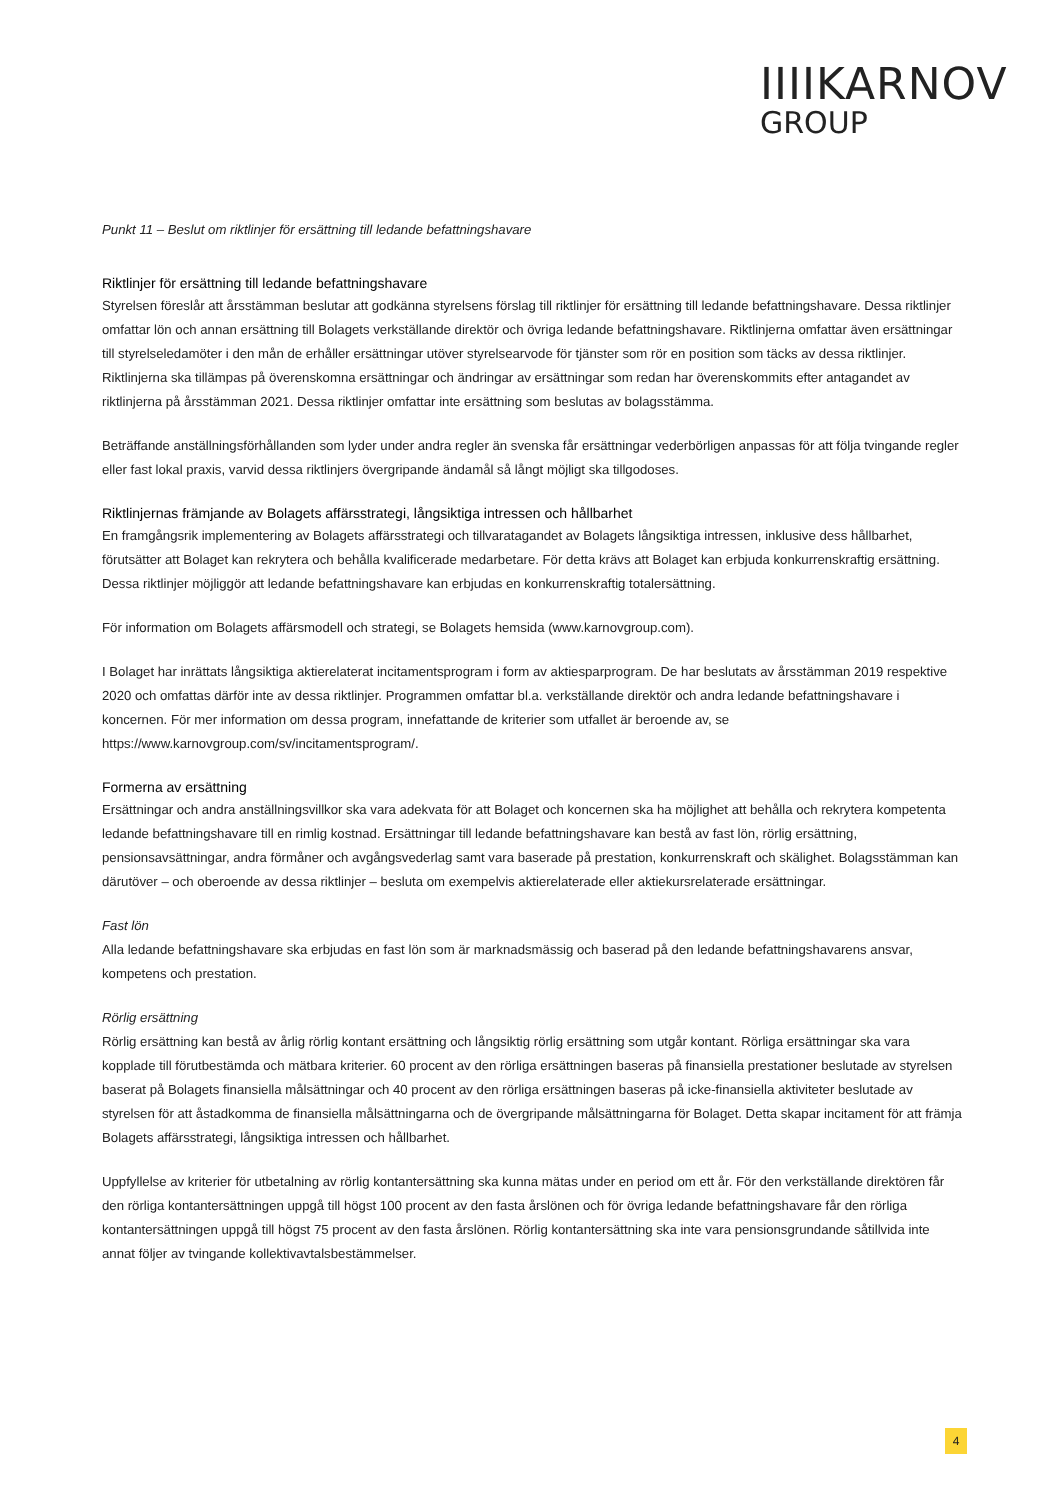IIIIKARNOV
GROUP
Punkt 11 – Beslut om riktlinjer för ersättning till ledande befattningshavare
Riktlinjer för ersättning till ledande befattningshavare
Styrelsen föreslår att årsstämman beslutar att godkänna styrelsens förslag till riktlinjer för ersättning till ledande befattningshavare. Dessa riktlinjer omfattar lön och annan ersättning till Bolagets verkställande direktör och övriga ledande befattningshavare. Riktlinjerna omfattar även ersättningar till styrelseledamöter i den mån de erhåller ersättningar utöver styrelsearvode för tjänster som rör en position som täcks av dessa riktlinjer. Riktlinjerna ska tillämpas på överenskomna ersättningar och ändringar av ersättningar som redan har överenskommits efter antagandet av riktlinjerna på årsstämman 2021. Dessa riktlinjer omfattar inte ersättning som beslutas av bolagsstämma.
Beträffande anställningsförhållanden som lyder under andra regler än svenska får ersättningar vederbörligen anpassas för att följa tvingande regler eller fast lokal praxis, varvid dessa riktlinjers övergripande ändamål så långt möjligt ska tillgodoses.
Riktlinjernas främjande av Bolagets affärsstrategi, långsiktiga intressen och hållbarhet
En framgångsrik implementering av Bolagets affärsstrategi och tillvaratagandet av Bolagets långsiktiga intressen, inklusive dess hållbarhet, förutsätter att Bolaget kan rekrytera och behålla kvalificerade medarbetare. För detta krävs att Bolaget kan erbjuda konkurrenskraftig ersättning. Dessa riktlinjer möjliggör att ledande befattningshavare kan erbjudas en konkurrenskraftig totalersättning.
För information om Bolagets affärsmodell och strategi, se Bolagets hemsida (www.karnovgroup.com).
I Bolaget har inrättats långsiktiga aktierelaterat incitamentsprogram i form av aktiesparprogram. De har beslutats av årsstämman 2019 respektive 2020 och omfattas därför inte av dessa riktlinjer. Programmen omfattar bl.a. verkställande direktör och andra ledande befattningshavare i koncernen. För mer information om dessa program, innefattande de kriterier som utfallet är beroende av, se https://www.karnovgroup.com/sv/incitamentsprogram/.
Formerna av ersättning
Ersättningar och andra anställningsvillkor ska vara adekvata för att Bolaget och koncernen ska ha möjlighet att behålla och rekrytera kompetenta ledande befattningshavare till en rimlig kostnad. Ersättningar till ledande befattningshavare kan bestå av fast lön, rörlig ersättning, pensionsavsättningar, andra förmåner och avgångsvederlag samt vara baserade på prestation, konkurrenskraft och skälighet. Bolagsstämman kan därutöver – och oberoende av dessa riktlinjer – besluta om exempelvis aktierelaterade eller aktiekursrelaterade ersättningar.
Fast lön
Alla ledande befattningshavare ska erbjudas en fast lön som är marknadsmässig och baserad på den ledande befattningshavarens ansvar, kompetens och prestation.
Rörlig ersättning
Rörlig ersättning kan bestå av årlig rörlig kontant ersättning och långsiktig rörlig ersättning som utgår kontant. Rörliga ersättningar ska vara kopplade till förutbestämda och mätbara kriterier. 60 procent av den rörliga ersättningen baseras på finansiella prestationer beslutade av styrelsen baserat på Bolagets finansiella målsättningar och 40 procent av den rörliga ersättningen baseras på icke-finansiella aktiviteter beslutade av styrelsen för att åstadkomma de finansiella målsättningarna och de övergripande målsättningarna för Bolaget. Detta skapar incitament för att främja Bolagets affärsstrategi, långsiktiga intressen och hållbarhet.
Uppfyllelse av kriterier för utbetalning av rörlig kontantersättning ska kunna mätas under en period om ett år. För den verkställande direktören får den rörliga kontantersättningen uppgå till högst 100 procent av den fasta årslönen och för övriga ledande befattningshavare får den rörliga kontantersättningen uppgå till högst 75 procent av den fasta årslönen. Rörlig kontantersättning ska inte vara pensionsgrundande såtillvida inte annat följer av tvingande kollektivavtalsbestämmelser.
4